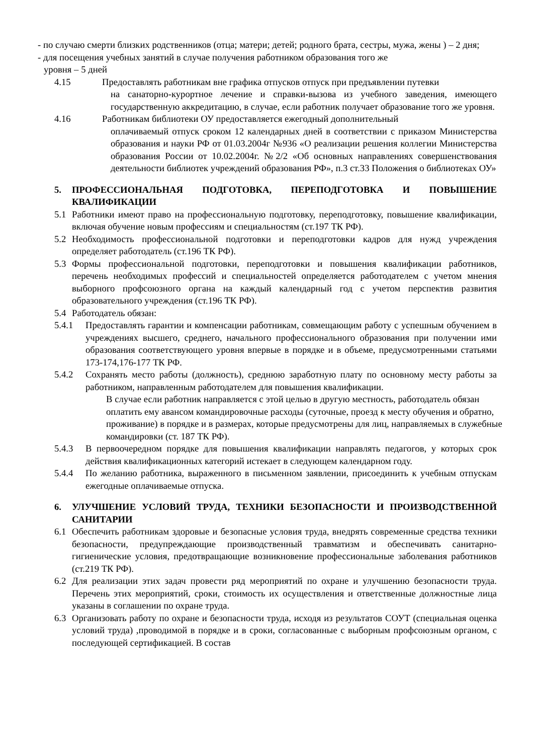- по случаю смерти близких родственников (отца; матери; детей; родного брата, сестры, мужа, жены ) – 2 дня;
- для посещения учебных занятий в случае получения работником образования того же
уровня – 5 дней
4.15 Предоставлять работникам вне графика отпусков отпуск при предъявлении путевки
на санаторно-курортное лечение и справки-вызова из учебного заведения, имеющего государственную аккредитацию, в случае, если работник получает образование того же уровня.
4.16 Работникам библиотеки ОУ предоставляется ежегодный дополнительный
оплачиваемый отпуск сроком 12 календарных дней в соответствии с приказом Министерства образования и науки РФ от 01.03.2004г №936 «О реализации решения коллегии Министерства образования России от 10.02.2004г. №2/2 «Об основных направлениях совершенствования деятельности библиотек учреждений образования РФ», п.3 ст.33 Положения о библиотеках ОУ»
5. ПРОФЕССИОНАЛЬНАЯ ПОДГОТОВКА, ПЕРЕПОДГОТОВКА И ПОВЫШЕНИЕ КВАЛИФИКАЦИИ
5.1 Работники имеют право на профессиональную подготовку, переподготовку, повышение квалификации, включая обучение новым профессиям и специальностям (ст.197 ТК РФ).
5.2 Необходимость профессиональной подготовки и переподготовки кадров для нужд учреждения определяет работодатель (ст.196 ТК РФ).
5.3 Формы профессиональной подготовки, переподготовки и повышения квалификации работников, перечень необходимых профессий и специальностей определяется работодателем с учетом мнения выборного профсоюзного органа на каждый календарный год с учетом перспектив развития образовательного учреждения (ст.196 ТК РФ).
5.4 Работодатель обязан:
5.4.1 Предоставлять гарантии и компенсации работникам, совмещающим работу с успешным обучением в учреждениях высшего, среднего, начального профессионального образования при получении ими образования соответствующего уровня впервые в порядке и в объеме, предусмотренными статьями 173-174,176-177 ТК РФ.
5.4.2 Сохранять место работы (должность), среднюю заработную плату по основному месту работы за работником, направленным работодателем для повышения квалификации.
В случае если работник направляется с этой целью в другую местность, работодатель обязан оплатить ему авансом командировочные расходы (суточные, проезд к месту обучения и обратно, проживание) в порядке и в размерах, которые предусмотрены для лиц, направляемых в служебные командировки (ст. 187 ТК РФ).
5.4.3 В первоочередном порядке для повышения квалификации направлять педагогов, у которых срок действия квалификационных категорий истекает в следующем календарном году.
5.4.4 По желанию работника, выраженного в письменном заявлении, присоединить к учебным отпускам ежегодные оплачиваемые отпуска.
6. УЛУЧШЕНИЕ УСЛОВИЙ ТРУДА, ТЕХНИКИ БЕЗОПАСНОСТИ И ПРОИЗВОДСТВЕННОЙ САНИТАРИИ
6.1 Обеспечить работникам здоровые и безопасные условия труда, внедрять современные средства техники безопасности, предупреждающие производственный травматизм и обеспечивать санитарно-гигиенические условия, предотвращающие возникновение профессиональные заболевания работников (ст.219 ТК РФ).
6.2 Для реализации этих задач провести ряд мероприятий по охране и улучшению безопасности труда. Перечень этих мероприятий, сроки, стоимость их осуществления и ответственные должностные лица указаны в соглашении по охране труда.
6.3 Организовать работу по охране и безопасности труда, исходя из результатов СОУТ (специальная оценка условий труда) ,проводимой в порядке и в сроки, согласованные с выборным профсоюзным органом, с последующей сертификацией. В состав